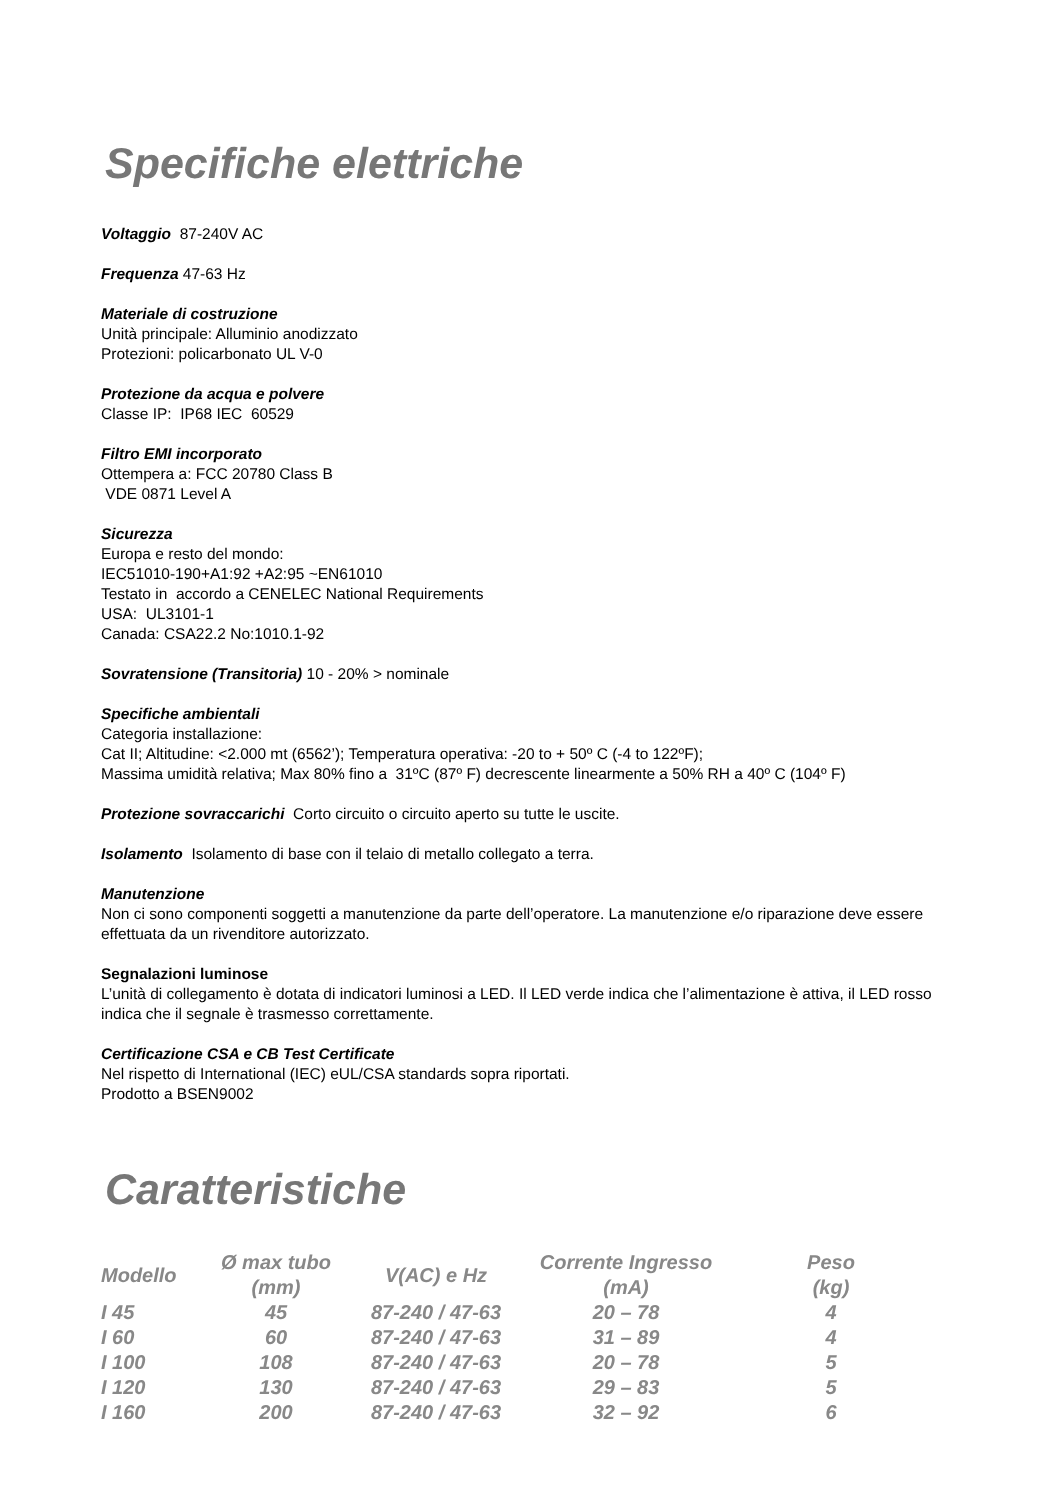Specifiche elettriche
Voltaggio 87-240V AC
Frequenza 47-63 Hz
Materiale di costruzione
Unità principale: Alluminio anodizzato
Protezioni: policarbonato UL V-0
Protezione da acqua e polvere
Classe IP: IP68 IEC 60529
Filtro EMI incorporato
Ottempera a: FCC 20780 Class B
VDE 0871 Level A
Sicurezza
Europa e resto del mondo:
IEC51010-190+A1:92 +A2:95 ~EN61010
Testato in accordo a CENELEC National Requirements
USA: UL3101-1
Canada: CSA22.2 No:1010.1-92
Sovratensione (Transitoria) 10 - 20% > nominale
Specifiche ambientali
Categoria installazione:
Cat II; Altitudine: <2.000 mt (6562’); Temperatura operativa: -20 to + 50º C (-4 to 122ºF);
Massima umidità relativa; Max 80% fino a 31ºC (87º F) decrescente linearmente a 50% RH a 40º C (104º F)
Protezione sovraccarichi Corto circuito o circuito aperto su tutte le uscite.
Isolamento Isolamento di base con il telaio di metallo collegato a terra.
Manutenzione
Non ci sono componenti soggetti a manutenzione da parte dell’operatore. La manutenzione e/o riparazione deve essere effettuata da un rivenditore autorizzato.
Segnalazioni luminose
L’unità di collegamento è dotata di indicatori luminosi a LED. Il LED verde indica che l’alimentazione è attiva, il LED rosso indica che il segnale è trasmesso correttamente.
Certificazione CSA e CB Test Certificate
Nel rispetto di International (IEC) eUL/CSA standards sopra riportati.
Prodotto a BSEN9002
Caratteristiche
| Modello | Ø max tubo (mm) | V(AC) e Hz | Corrente Ingresso (mA) | Peso (kg) |
| --- | --- | --- | --- | --- |
| I 45 | 45 | 87-240 / 47-63 | 20 – 78 | 4 |
| I 60 | 60 | 87-240 / 47-63 | 31 – 89 | 4 |
| I 100 | 108 | 87-240 / 47-63 | 20 – 78 | 5 |
| I 120 | 130 | 87-240 / 47-63 | 29 – 83 | 5 |
| I 160 | 200 | 87-240 / 47-63 | 32 – 92 | 6 |